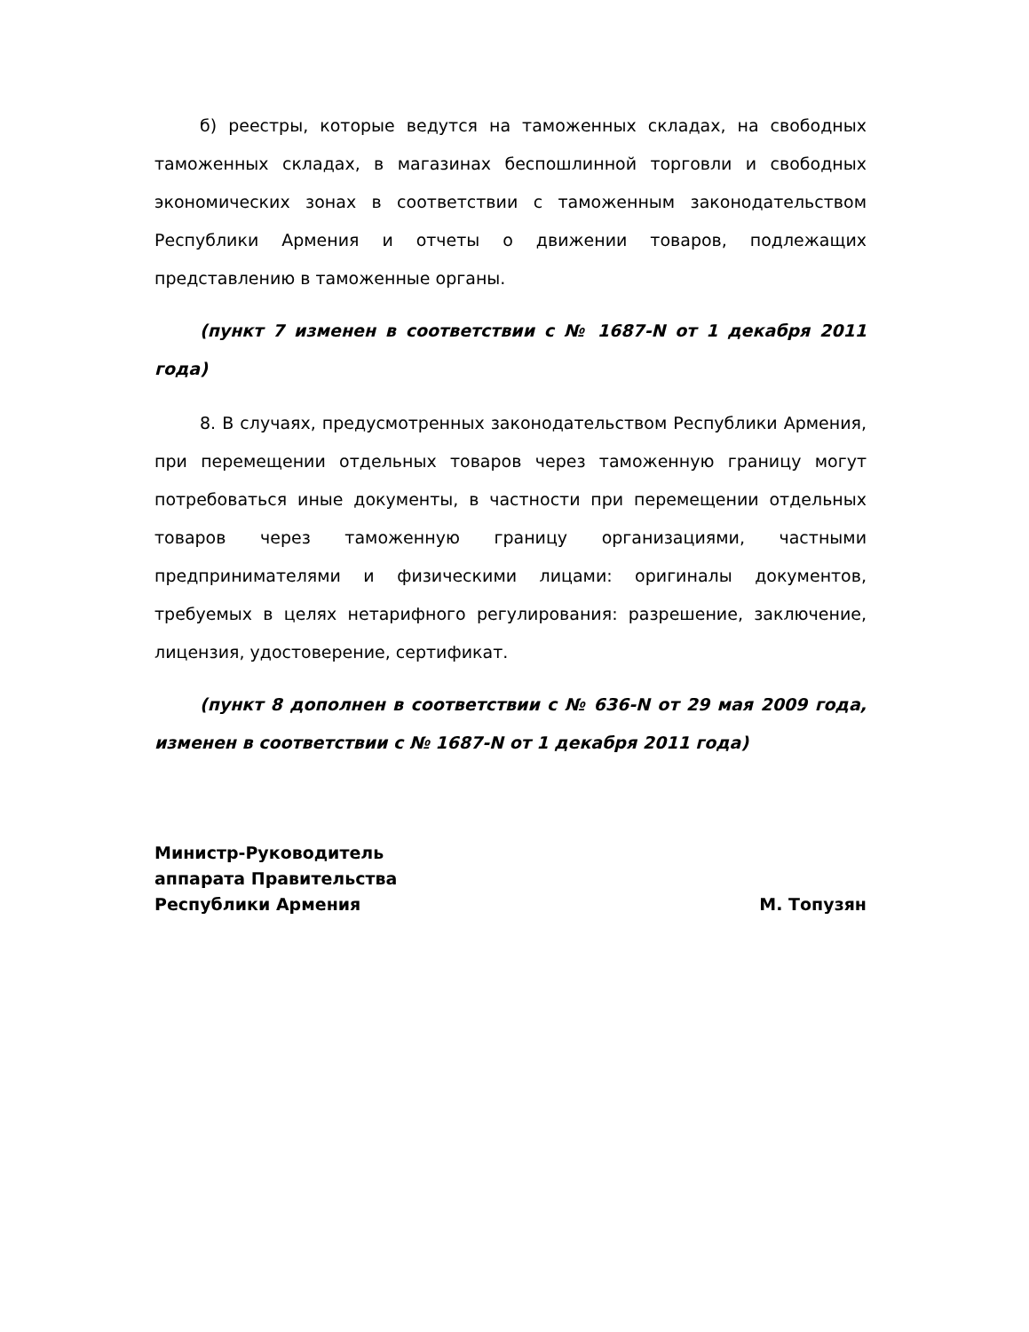б) реестры, которые ведутся на таможенных складах, на свободных таможенных складах, в магазинах беспошлинной торговли и свободных экономических зонах в соответствии с таможенным законодательством Республики Армения и отчеты о движении товаров, подлежащих представлению в таможенные органы.
(пункт 7 изменен в соответствии с № 1687-N от 1 декабря 2011 года)
8. В случаях, предусмотренных законодательством Республики Армения, при перемещении отдельных товаров через таможенную границу могут потребоваться иные документы, в частности при перемещении отдельных товаров через таможенную границу организациями, частными предпринимателями и физическими лицами: оригиналы документов, требуемых в целях нетарифного регулирования: разрешение, заключение, лицензия, удостоверение, сертификат.
(пункт 8 дополнен в соответствии с № 636-N от 29 мая 2009 года, изменен в соответствии с № 1687-N от 1 декабря 2011 года)
Министр-Руководитель
аппарата Правительства
Республики Армения
М. Топузян